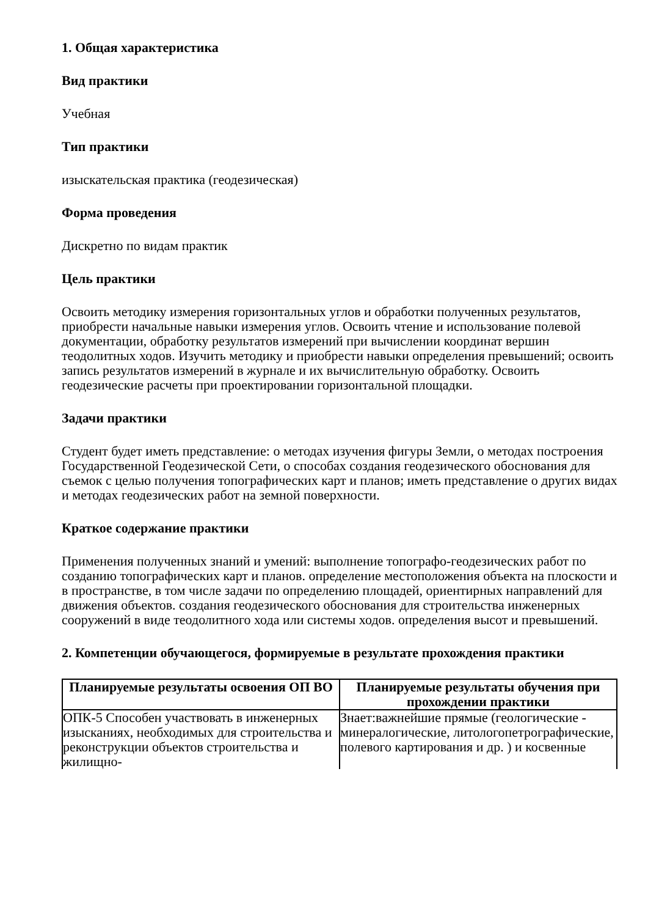1. Общая характеристика
Вид практики
Учебная
Тип практики
изыскательская практика (геодезическая)
Форма проведения
Дискретно по видам практик
Цель практики
Освоить методику измерения горизонтальных углов и обработки полученных результатов, приобрести начальные навыки измерения углов. Освоить чтение и использование полевой документации, обработку результатов измерений при вычислении координат вершин теодолитных ходов. Изучить методику и приобрести навыки определения превышений; освоить запись результатов измерений в журнале и их вычислительную обработку. Освоить геодезические расчеты при проектировании горизонтальной площадки.
Задачи практики
Студент будет иметь представление: о методах изучения фигуры Земли, о методах построения Государственной Геодезической Сети, о способах создания геодезического обоснования для съемок с целью получения топографических карт и планов; иметь представление о других видах и методах геодезических работ на земной поверхности.
Краткое содержание практики
Применения полученных знаний и умений: выполнение топографо-геодезических работ по созданию топографических карт и планов. определение местоположения объекта на плоскости и в пространстве, в том числе задачи по определению площадей, ориентирных направлений для движения объектов. создания геодезического обоснования для строительства инженерных сооружений в виде теодолитного хода или системы ходов. определения высот и превышений.
2. Компетенции обучающегося, формируемые в результате прохождения практики
| Планируемые результаты освоения ОП ВО | Планируемые результаты обучения при прохождении практики |
| --- | --- |
| ОПК-5 Способен участвовать в инженерных изысканиях, необходимых для строительства и реконструкции объектов строительства и жилищно- | Знает:важнейшие прямые (геологические - минералогические, литологопетрографические, полевого картирования и др. ) и косвенные |